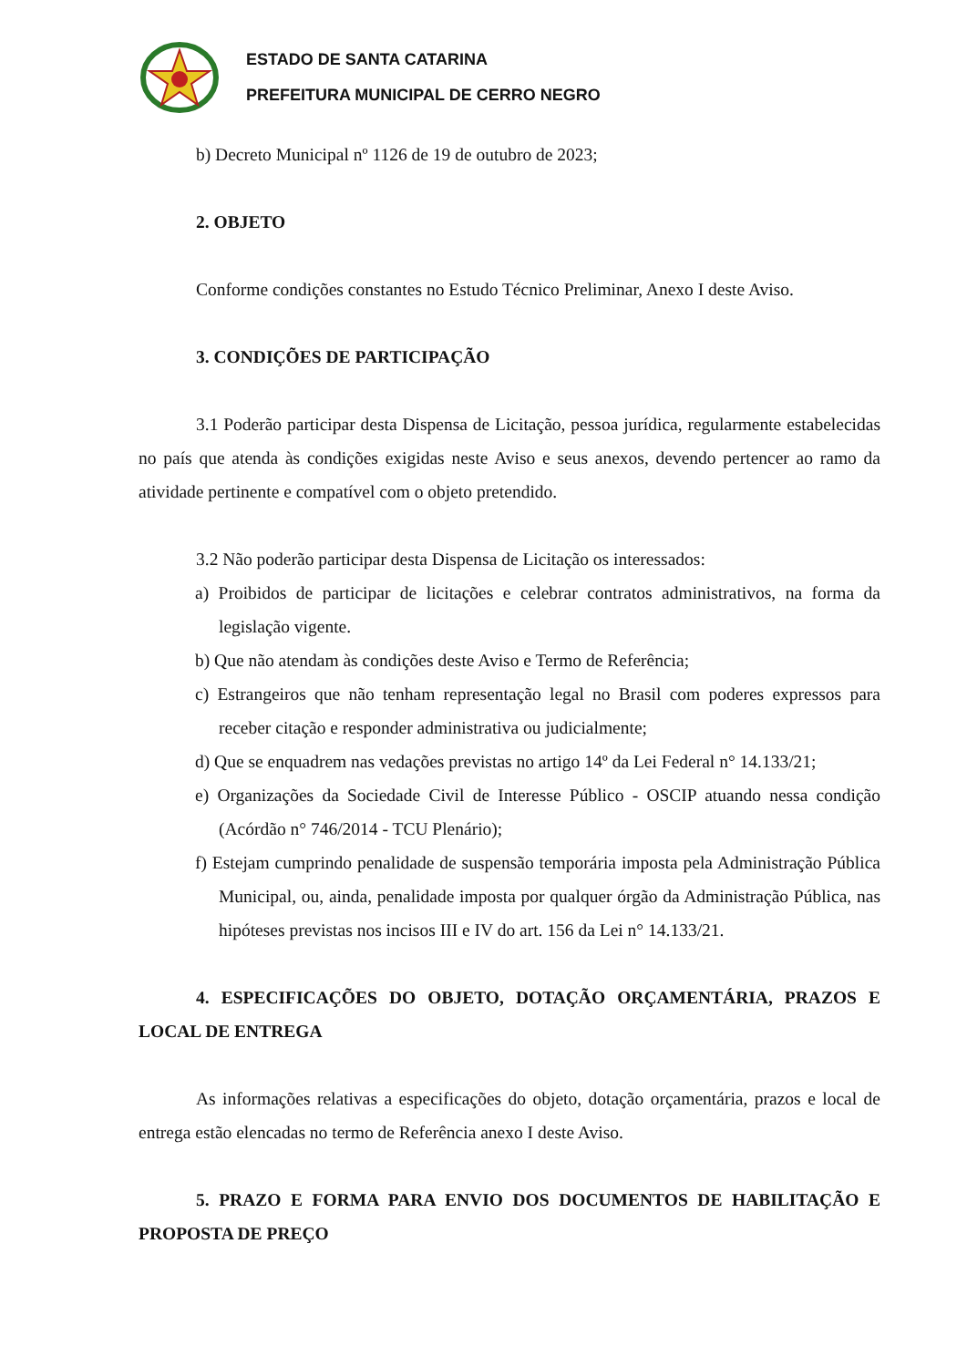ESTADO DE SANTA CATARINA
PREFEITURA MUNICIPAL DE CERRO NEGRO
b) Decreto Municipal nº 1126 de 19 de outubro de 2023;
2. OBJETO
Conforme condições constantes no Estudo Técnico Preliminar, Anexo I deste Aviso.
3. CONDIÇÕES DE PARTICIPAÇÃO
3.1 Poderão participar desta Dispensa de Licitação, pessoa jurídica, regularmente estabelecidas no país que atenda às condições exigidas neste Aviso e seus anexos, devendo pertencer ao ramo da atividade pertinente e compatível com o objeto pretendido.
3.2 Não poderão participar desta Dispensa de Licitação os interessados:
a) Proibidos de participar de licitações e celebrar contratos administrativos, na forma da legislação vigente.
b) Que não atendam às condições deste Aviso e Termo de Referência;
c) Estrangeiros que não tenham representação legal no Brasil com poderes expressos para receber citação e responder administrativa ou judicialmente;
d) Que se enquadrem nas vedações previstas no artigo 14º da Lei Federal n° 14.133/21;
e) Organizações da Sociedade Civil de Interesse Público - OSCIP atuando nessa condição (Acórdão n° 746/2014 - TCU Plenário);
f) Estejam cumprindo penalidade de suspensão temporária imposta pela Administração Pública Municipal, ou, ainda, penalidade imposta por qualquer órgão da Administração Pública, nas hipóteses previstas nos incisos III e IV do art. 156 da Lei n° 14.133/21.
4. ESPECIFICAÇÕES DO OBJETO, DOTAÇÃO ORÇAMENTÁRIA, PRAZOS E LOCAL DE ENTREGA
As informações relativas a especificações do objeto, dotação orçamentária, prazos e local de entrega estão elencadas no termo de Referência anexo I deste Aviso.
5. PRAZO E FORMA PARA ENVIO DOS DOCUMENTOS DE HABILITAÇÃO E PROPOSTA DE PREÇO